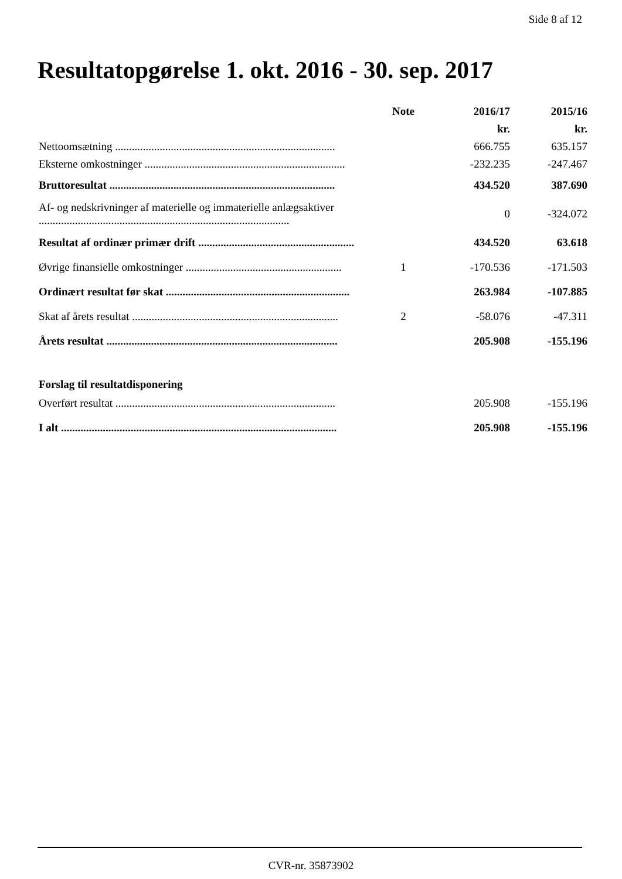Side 8 af 12
Resultatopgørelse 1. okt. 2016 - 30. sep. 2017
| | Note | 2016/17 | 2015/16 |
| --- | --- | --- | --- |
| | | kr. | kr. |
| Nettoomsætning ............................................................................... | | 666.755 | 635.157 |
| Eksterne omkostninger ........................................................................ | | -232.235 | -247.467 |
| Bruttoresultat ................................................................................. | | 434.520 | 387.690 |
| Af- og nedskrivninger af materielle og immaterielle anlægsaktiver .......................................................................................... | | 0 | -324.072 |
| Resultat af ordinær primær drift ........................................................ | | 434.520 | 63.618 |
| Øvrige finansielle omkostninger ........................................................ | 1 | -170.536 | -171.503 |
| Ordinært resultat før skat .................................................................. | | 263.984 | -107.885 |
| Skat af årets resultat .......................................................................... | 2 | -58.076 | -47.311 |
| Årets resultat ................................................................................... | | 205.908 | -155.196 |
| Forslag til resultatdisponering | | | |
| Overført resultat ............................................................................... | | 205.908 | -155.196 |
| I alt ................................................................................................... | | 205.908 | -155.196 |
CVR-nr. 35873902